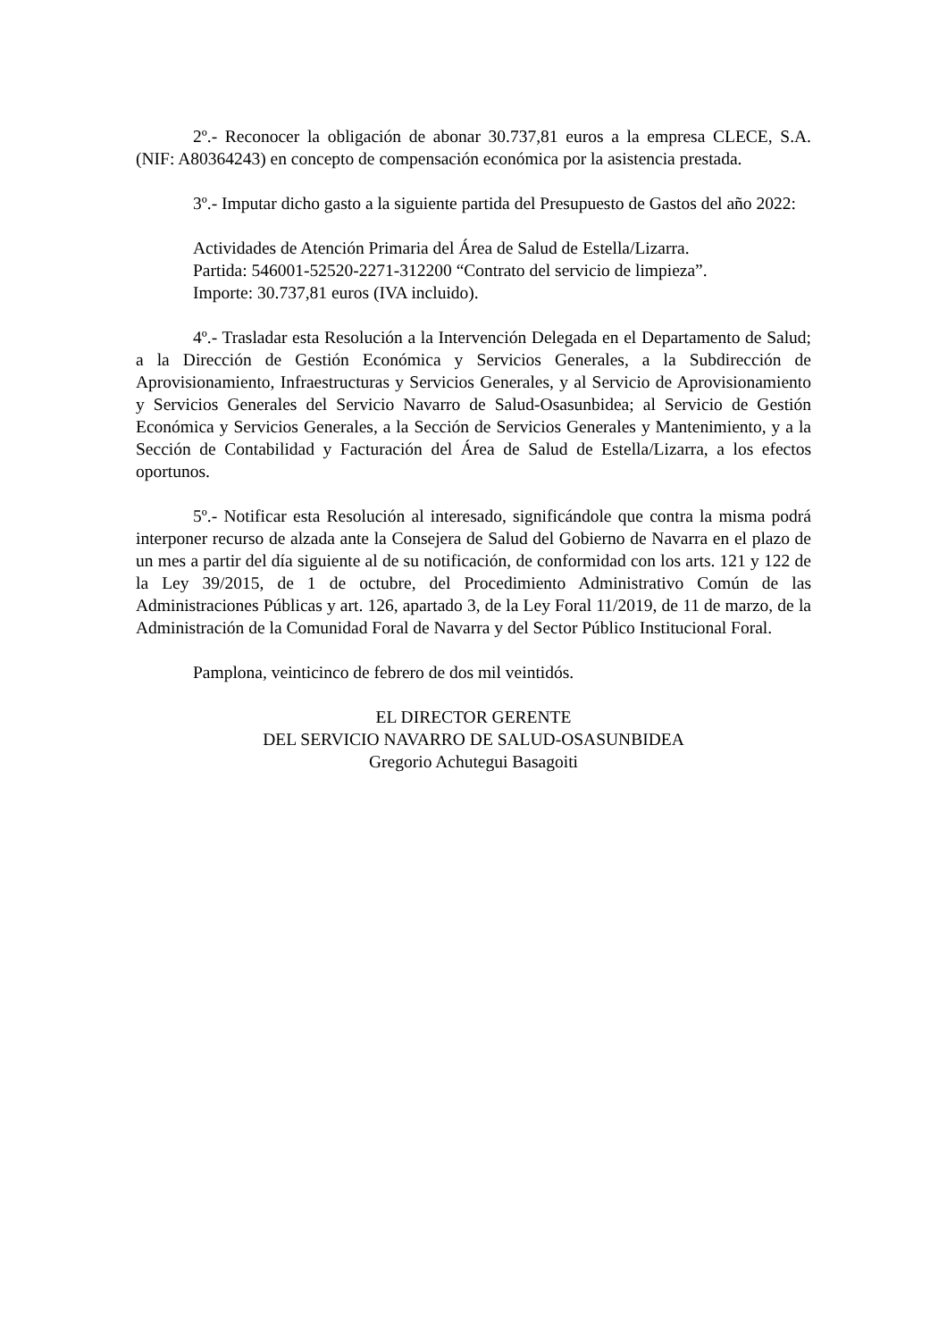2º.- Reconocer la obligación de abonar 30.737,81 euros a la empresa CLECE, S.A. (NIF: A80364243) en concepto de compensación económica por la asistencia prestada.
3º.- Imputar dicho gasto a la siguiente partida del Presupuesto de Gastos del año 2022:
Actividades de Atención Primaria del Área de Salud de Estella/Lizarra.
Partida: 546001-52520-2271-312200 “Contrato del servicio de limpieza”.
Importe: 30.737,81 euros (IVA incluido).
4º.- Trasladar esta Resolución a la Intervención Delegada en el Departamento de Salud; a la Dirección de Gestión Económica y Servicios Generales, a la Subdirección de Aprovisionamiento, Infraestructuras y Servicios Generales, y al Servicio de Aprovisionamiento y Servicios Generales del Servicio Navarro de Salud-Osasunbidea; al Servicio de Gestión Económica y Servicios Generales, a la Sección de Servicios Generales y Mantenimiento, y a la Sección de Contabilidad y Facturación del Área de Salud de Estella/Lizarra, a los efectos oportunos.
5º.- Notificar esta Resolución al interesado, significándole que contra la misma podrá interponer recurso de alzada ante la Consejera de Salud del Gobierno de Navarra en el plazo de un mes a partir del día siguiente al de su notificación, de conformidad con los arts. 121 y 122 de la Ley 39/2015, de 1 de octubre, del Procedimiento Administrativo Común de las Administraciones Públicas y art. 126, apartado 3, de la Ley Foral 11/2019, de 11 de marzo, de la Administración de la Comunidad Foral de Navarra y del Sector Público Institucional Foral.
Pamplona, veinticinco de febrero de dos mil veintidós.
EL DIRECTOR GERENTE
DEL SERVICIO NAVARRO DE SALUD-OSASUNBIDEA
Gregorio Achutegui Basagoiti